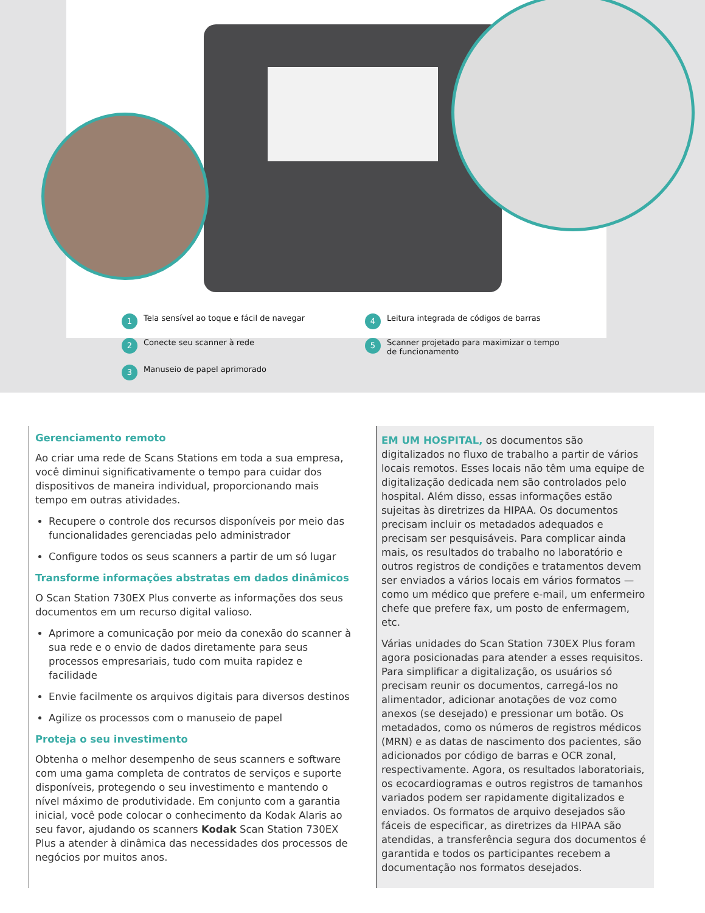1 Tela sensível ao toque e fácil de navegar
4 Leitura integrada de códigos de barras
2 Conecte seu scanner à rede
5 Scanner projetado para maximizar o tempo
de funcionamento
3 Manuseio de papel aprimorado
Gerenciamento remoto
Ao criar uma rede de Scans Stations em toda a sua empresa, você diminui significativamente o tempo para cuidar dos dispositivos de maneira individual, proporcionando mais tempo em outras atividades.
Recupere o controle dos recursos disponíveis por meio das funcionalidades gerenciadas pelo administrador
Configure todos os seus scanners a partir de um só lugar
Transforme informações abstratas em dados dinâmicos
O Scan Station 730EX Plus converte as informações dos seus documentos em um recurso digital valioso.
Aprimore a comunicação por meio da conexão do scanner à sua rede e o envio de dados diretamente para seus processos empresariais, tudo com muita rapidez e facilidade
Envie facilmente os arquivos digitais para diversos destinos
Agilize os processos com o manuseio de papel
Proteja o seu investimento
Obtenha o melhor desempenho de seus scanners e software com uma gama completa de contratos de serviços e suporte disponíveis, protegendo o seu investimento e mantendo o nível máximo de produtividade. Em conjunto com a garantia inicial, você pode colocar o conhecimento da Kodak Alaris ao seu favor, ajudando os scanners Kodak Scan Station 730EX Plus a atender à dinâmica das necessidades dos processos de negócios por muitos anos.
EM UM HOSPITAL, os documentos são digitalizados no fluxo de trabalho a partir de vários locais remotos. Esses locais não têm uma equipe de digitalização dedicada nem são controlados pelo hospital. Além disso, essas informações estão sujeitas às diretrizes da HIPAA. Os documentos precisam incluir os metadados adequados e precisam ser pesquisáveis. Para complicar ainda mais, os resultados do trabalho no laboratório e outros registros de condições e tratamentos devem ser enviados a vários locais em vários formatos — como um médico que prefere e-mail, um enfermeiro chefe que prefere fax, um posto de enfermagem, etc.
Várias unidades do Scan Station 730EX Plus foram agora posicionadas para atender a esses requisitos. Para simplificar a digitalização, os usuários só precisam reunir os documentos, carregá-los no alimentador, adicionar anotações de voz como anexos (se desejado) e pressionar um botão. Os metadados, como os números de registros médicos (MRN) e as datas de nascimento dos pacientes, são adicionados por código de barras e OCR zonal, respectivamente. Agora, os resultados laboratoriais, os ecocardiogramas e outros registros de tamanhos variados podem ser rapidamente digitalizados e enviados. Os formatos de arquivo desejados são fáceis de especificar, as diretrizes da HIPAA são atendidas, a transferência segura dos documentos é garantida e todos os participantes recebem a documentação nos formatos desejados.